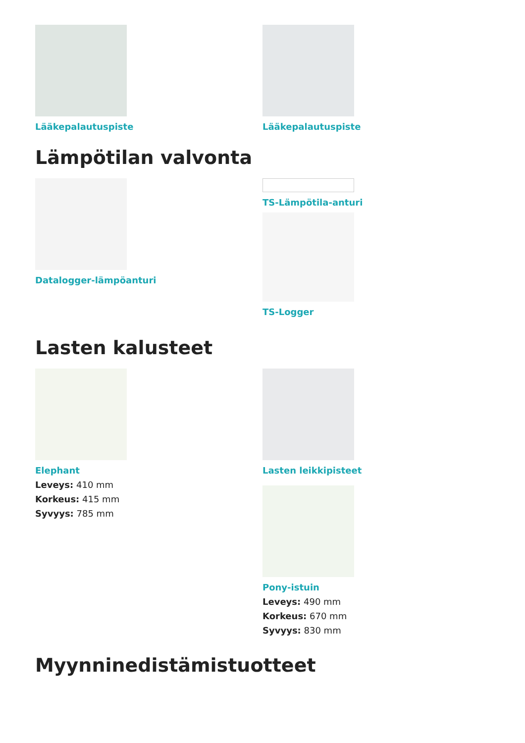Lääkepalautuspiste Lääkepalautuspiste
Lämpötilan valvonta
Datalogger-lämpöanturi TS-Lämpötila-anturi
TS-Logger
Lasten kalusteet
Elephant
Leveys: 410 mm
Korkeus: 415 mm
Syvyys: 785 mm
Lasten leikkipisteet
Pony-istuin
Leveys: 490 mm
Korkeus: 670 mm
Syvyys: 830 mm
Myynninedistämistuotteet